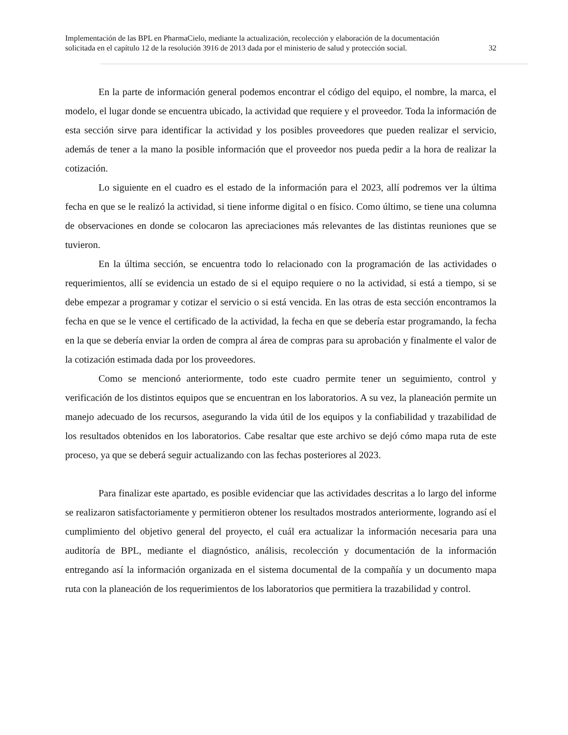Implementación de las BPL en PharmaCielo, mediante la actualización, recolección y elaboración de la documentación
solicitada en el capítulo 12 de la resolución 3916 de 2013 dada por el ministerio de salud y protección social. 32
En la parte de información general podemos encontrar el código del equipo, el nombre, la marca, el modelo, el lugar donde se encuentra ubicado, la actividad que requiere y el proveedor. Toda la información de esta sección sirve para identificar la actividad y los posibles proveedores que pueden realizar el servicio, además de tener a la mano la posible información que el proveedor nos pueda pedir a la hora de realizar la cotización.
Lo siguiente en el cuadro es el estado de la información para el 2023, allí podremos ver la última fecha en que se le realizó la actividad, si tiene informe digital o en físico. Como último, se tiene una columna de observaciones en donde se colocaron las apreciaciones más relevantes de las distintas reuniones que se tuvieron.
En la última sección, se encuentra todo lo relacionado con la programación de las actividades o requerimientos, allí se evidencia un estado de si el equipo requiere o no la actividad, si está a tiempo, si se debe empezar a programar y cotizar el servicio o si está vencida. En las otras de esta sección encontramos la fecha en que se le vence el certificado de la actividad, la fecha en que se debería estar programando, la fecha en la que se debería enviar la orden de compra al área de compras para su aprobación y finalmente el valor de la cotización estimada dada por los proveedores.
Como se mencionó anteriormente, todo este cuadro permite tener un seguimiento, control y verificación de los distintos equipos que se encuentran en los laboratorios. A su vez, la planeación permite un manejo adecuado de los recursos, asegurando la vida útil de los equipos y la confiabilidad y trazabilidad de los resultados obtenidos en los laboratorios. Cabe resaltar que este archivo se dejó cómo mapa ruta de este proceso, ya que se deberá seguir actualizando con las fechas posteriores al 2023.
Para finalizar este apartado, es posible evidenciar que las actividades descritas a lo largo del informe se realizaron satisfactoriamente y permitieron obtener los resultados mostrados anteriormente, logrando así el cumplimiento del objetivo general del proyecto, el cuál era actualizar la información necesaria para una auditoría de BPL, mediante el diagnóstico, análisis, recolección y documentación de la información entregando así la información organizada en el sistema documental de la compañía y un documento mapa ruta con la planeación de los requerimientos de los laboratorios que permitiera la trazabilidad y control.